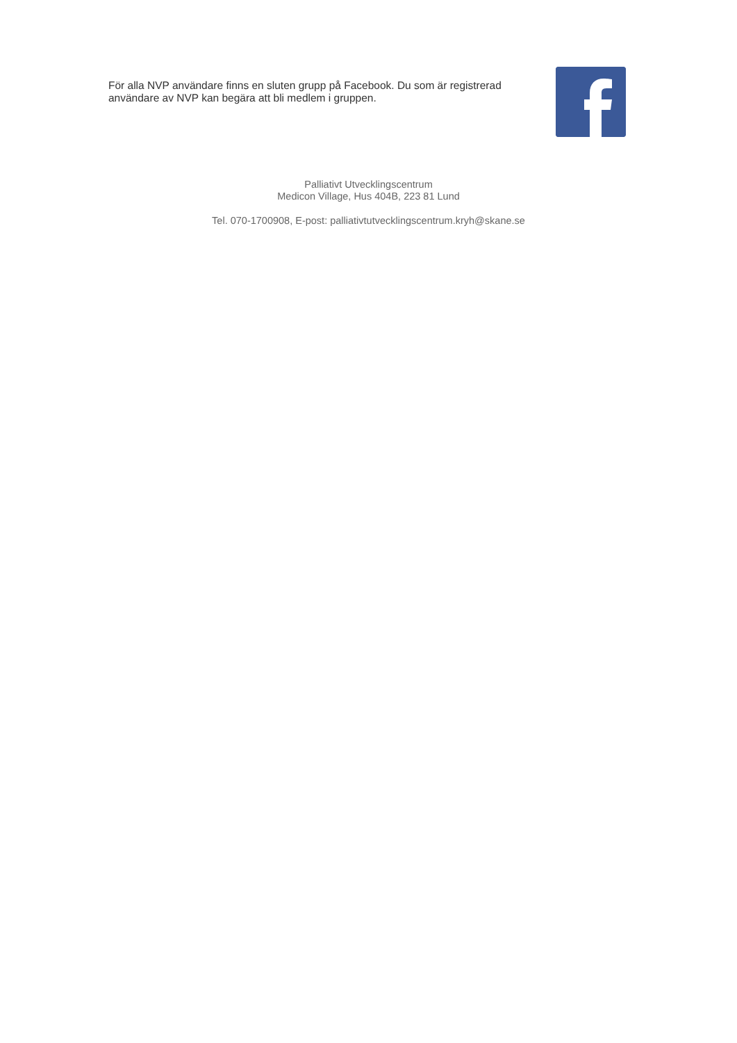För alla NVP användare finns en sluten grupp på Facebook. Du som är registrerad användare av NVP kan begära att bli medlem i gruppen.
Palliativt Utvecklingscentrum
Medicon Village, Hus 404B, 223 81 Lund
Tel. 070-1700908, E-post: palliativtutvecklingscentrum.kryh@skane.se